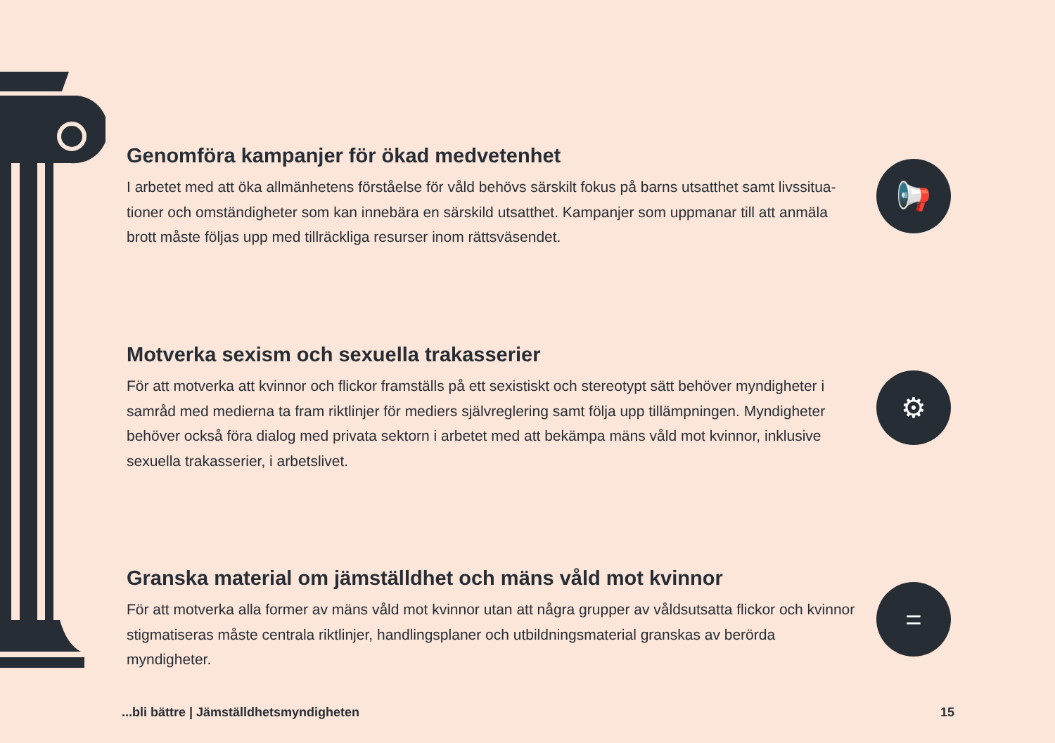Genomföra kampanjer för ökad medvetenhet
I arbetet med att öka allmänhetens förståelse för våld behövs särskilt fokus på barns utsatthet samt livssitua-tioner och omständigheter som kan innebära en särskild utsatthet. Kampanjer som uppmanar till att anmäla brott måste följas upp med tillräckliga resurser inom rättsväsendet.
📢
Motverka sexism och sexuella trakasserier
För att motverka att kvinnor och flickor framställs på ett sexistiskt och stereotypt sätt behöver myndigheter i samråd med medierna ta fram riktlinjer för mediers självreglering samt följa upp tillämpningen. Myndigheter behöver också föra dialog med privata sektorn i arbetet med att bekämpa mäns våld mot kvinnor, inklusive sexuella trakasserier, i arbetslivet.
⚙
Granska material om jämställdhet och mäns våld mot kvinnor
För att motverka alla former av mäns våld mot kvinnor utan att några grupper av våldsutsatta flickor och kvinnor stigmatiseras måste centrala riktlinjer, handlingsplaner och utbildningsmaterial granskas av berörda myndigheter.
=
...bli bättre | Jämställdhetsmyndigheten 15